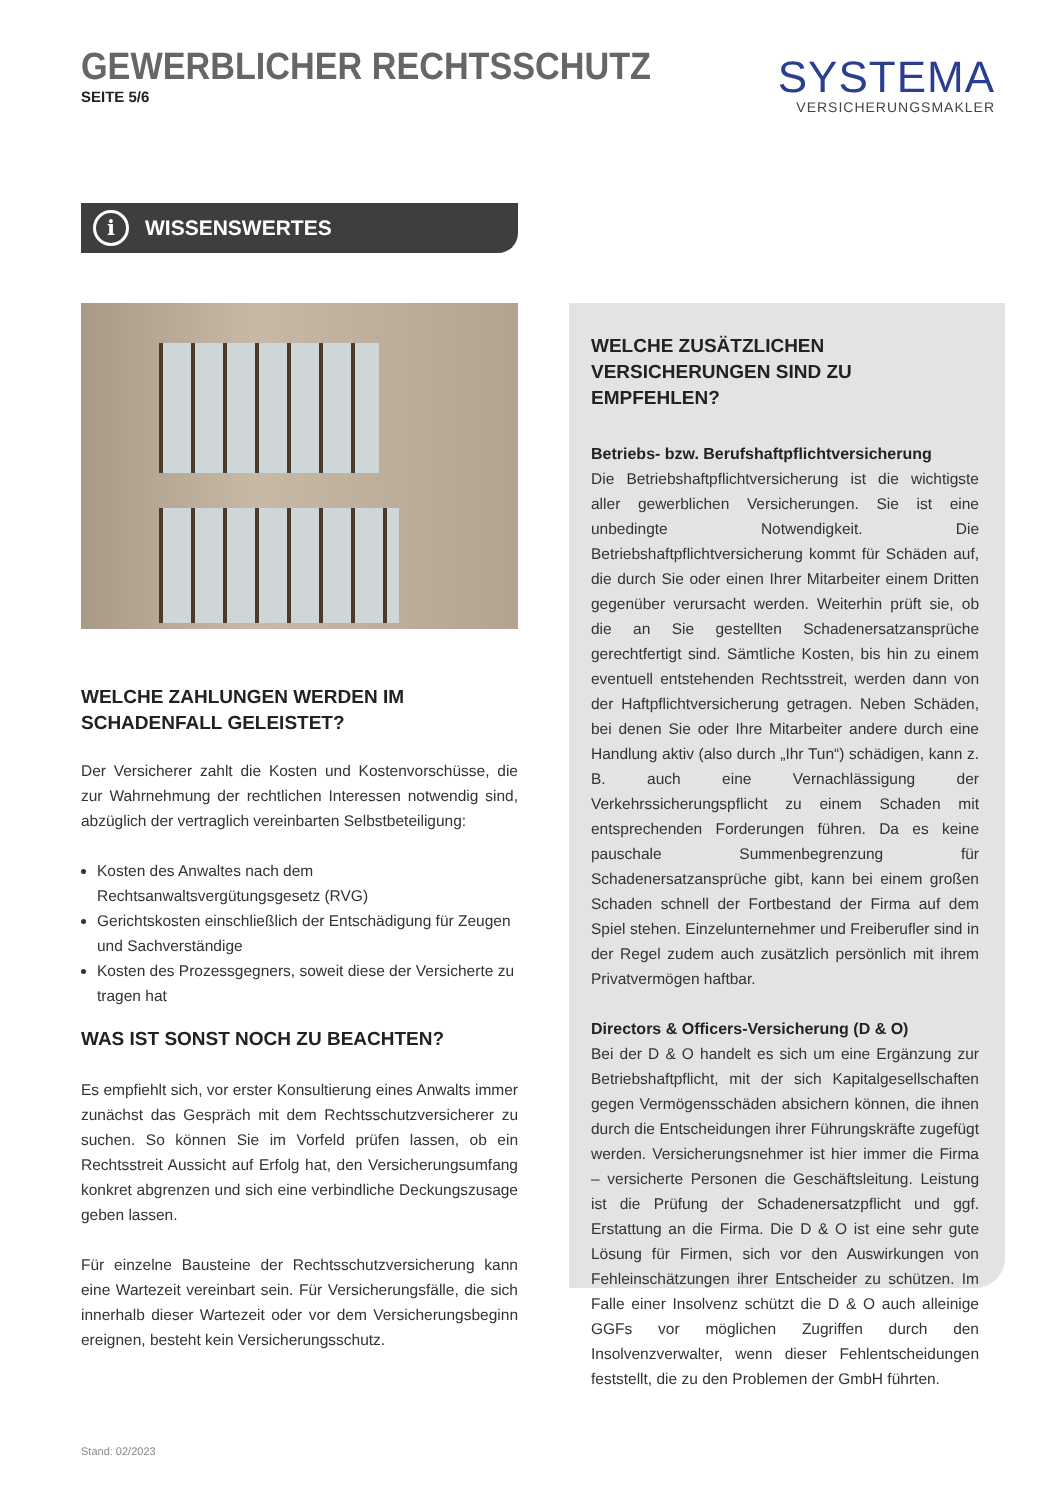GEWERBLICHER RECHTSSCHUTZ
SEITE 5/6
SYSTEMA
VERSICHERUNGSMAKLER
i WISSENSWERTES
WELCHE ZAHLUNGEN WERDEN IM SCHADENFALL GELEISTET?
Der Versicherer zahlt die Kosten und Kostenvorschüsse, die zur Wahrnehmung der rechtlichen Interessen notwendig sind, abzüglich der vertraglich vereinbarten Selbstbeteiligung:
Kosten des Anwaltes nach dem Rechtsanwaltsvergütungsgesetz (RVG)
Gerichtskosten einschließlich der Entschädigung für Zeugen und Sachverständige
Kosten des Prozessgegners, soweit diese der Versicherte zu tragen hat
WAS IST SONST NOCH ZU BEACHTEN?
Es empfiehlt sich, vor erster Konsultierung eines Anwalts immer zunächst das Gespräch mit dem Rechtsschutzversicherer zu suchen. So können Sie im Vorfeld prüfen lassen, ob ein Rechtsstreit Aussicht auf Erfolg hat, den Versicherungsumfang konkret abgrenzen und sich eine verbindliche Deckungszusage geben lassen.
Für einzelne Bausteine der Rechtsschutzversicherung kann eine Wartezeit vereinbart sein. Für Versicherungsfälle, die sich innerhalb dieser Wartezeit oder vor dem Versicherungsbeginn ereignen, besteht kein Versicherungsschutz.
WELCHE ZUSÄTZLICHEN VERSICHERUNGEN SIND ZU EMPFEHLEN?
Betriebs- bzw. Berufshaftpflichtversicherung
Die Betriebshaftpflichtversicherung ist die wichtigste aller gewerblichen Versicherungen. Sie ist eine unbedingte Notwendigkeit. Die Betriebshaftpflichtversicherung kommt für Schäden auf, die durch Sie oder einen Ihrer Mitarbeiter einem Dritten gegenüber verursacht werden. Weiterhin prüft sie, ob die an Sie gestellten Schadenersatzansprüche gerechtfertigt sind. Sämtliche Kosten, bis hin zu einem eventuell entstehenden Rechtsstreit, werden dann von der Haftpflichtversicherung getragen. Neben Schäden, bei denen Sie oder Ihre Mitarbeiter andere durch eine Handlung aktiv (also durch „Ihr Tun“) schädigen, kann z. B. auch eine Vernachlässigung der Verkehrssicherungspflicht zu einem Schaden mit entsprechenden Forderungen führen. Da es keine pauschale Summenbegrenzung für Schadenersatzansprüche gibt, kann bei einem großen Schaden schnell der Fortbestand der Firma auf dem Spiel stehen. Einzelunternehmer und Freiberufler sind in der Regel zudem auch zusätzlich persönlich mit ihrem Privatvermögen haftbar.
Directors & Officers-Versicherung (D & O)
Bei der D & O handelt es sich um eine Ergänzung zur Betriebshaftpflicht, mit der sich Kapitalgesellschaften gegen Vermögensschäden absichern können, die ihnen durch die Entscheidungen ihrer Führungskräfte zugefügt werden. Versicherungsnehmer ist hier immer die Firma – versicherte Personen die Geschäftsleitung. Leistung ist die Prüfung der Schadenersatzpflicht und ggf. Erstattung an die Firma. Die D & O ist eine sehr gute Lösung für Firmen, sich vor den Auswirkungen von Fehleinschätzungen ihrer Entscheider zu schützen. Im Falle einer Insolvenz schützt die D & O auch alleinige GGFs vor möglichen Zugriffen durch den Insolvenzverwalter, wenn dieser Fehlentscheidungen feststellt, die zu den Problemen der GmbH führten.
Stand: 02/2023